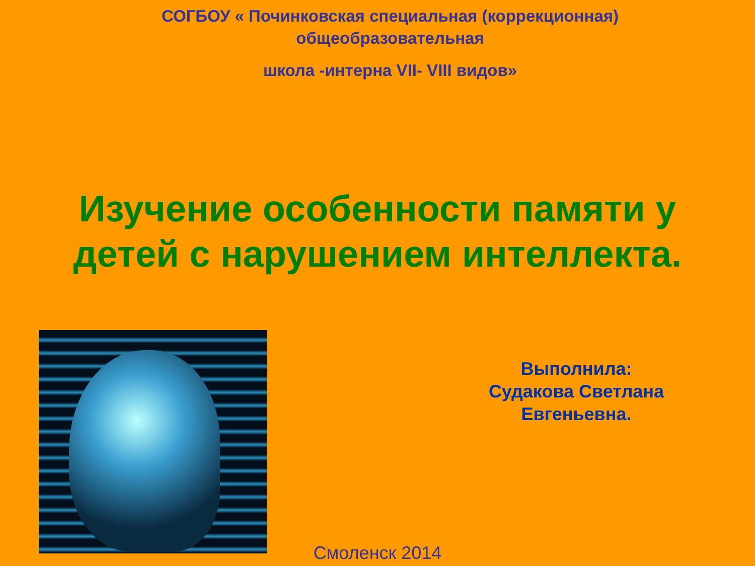СОГБОУ « Починковская специальная (коррекционная) общеобразовательная
школа -интерна VII- VIII видов»
Изучение особенности памяти у детей с нарушением интеллекта.
Выполнила:
Судакова Светлана Евгеньевна.
Смоленск 2014